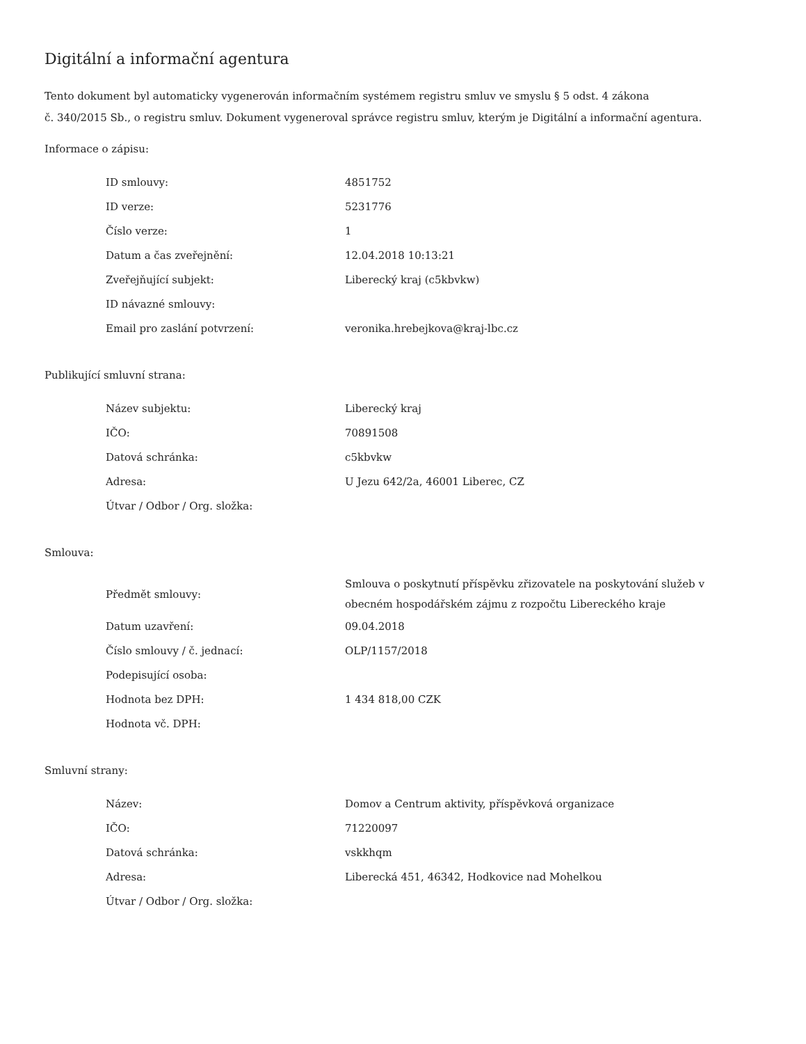Digitální a informační agentura
Tento dokument byl automaticky vygenerován informačním systémem registru smluv ve smyslu § 5 odst. 4 zákona
č. 340/2015 Sb., o registru smluv. Dokument vygeneroval správce registru smluv, kterým je Digitální a informační agentura.
Informace o zápisu:
| ID smlouvy: | 4851752 |
| ID verze: | 5231776 |
| Číslo verze: | 1 |
| Datum a čas zveřejnění: | 12.04.2018 10:13:21 |
| Zveřejňující subjekt: | Liberecký kraj (c5kbvkw) |
| ID návazné smlouvy: | |
| Email pro zaslání potvrzení: | veronika.hrebejkova@kraj-lbc.cz |
Publikující smluvní strana:
| Název subjektu: | Liberecký kraj |
| IČO: | 70891508 |
| Datová schránka: | c5kbvkw |
| Adresa: | U Jezu 642/2a, 46001 Liberec, CZ |
| Útvar / Odbor / Org. složka: | |
Smlouva:
| Předmět smlouvy: | Smlouva o poskytnutí příspěvku zřizovatele na poskytování služeb v obecném hospodářském zájmu z rozpočtu Libereckého kraje |
| Datum uzavření: | 09.04.2018 |
| Číslo smlouvy / č. jednací: | OLP/1157/2018 |
| Podepisující osoba: | |
| Hodnota bez DPH: | 1 434 818,00 CZK |
| Hodnota vč. DPH: | |
Smluvní strany:
| Název: | Domov a Centrum aktivity, příspěvková organizace |
| IČO: | 71220097 |
| Datová schránka: | vskkhqm |
| Adresa: | Liberecká 451, 46342, Hodkovice nad Mohelkou |
| Útvar / Odbor / Org. složka: | |